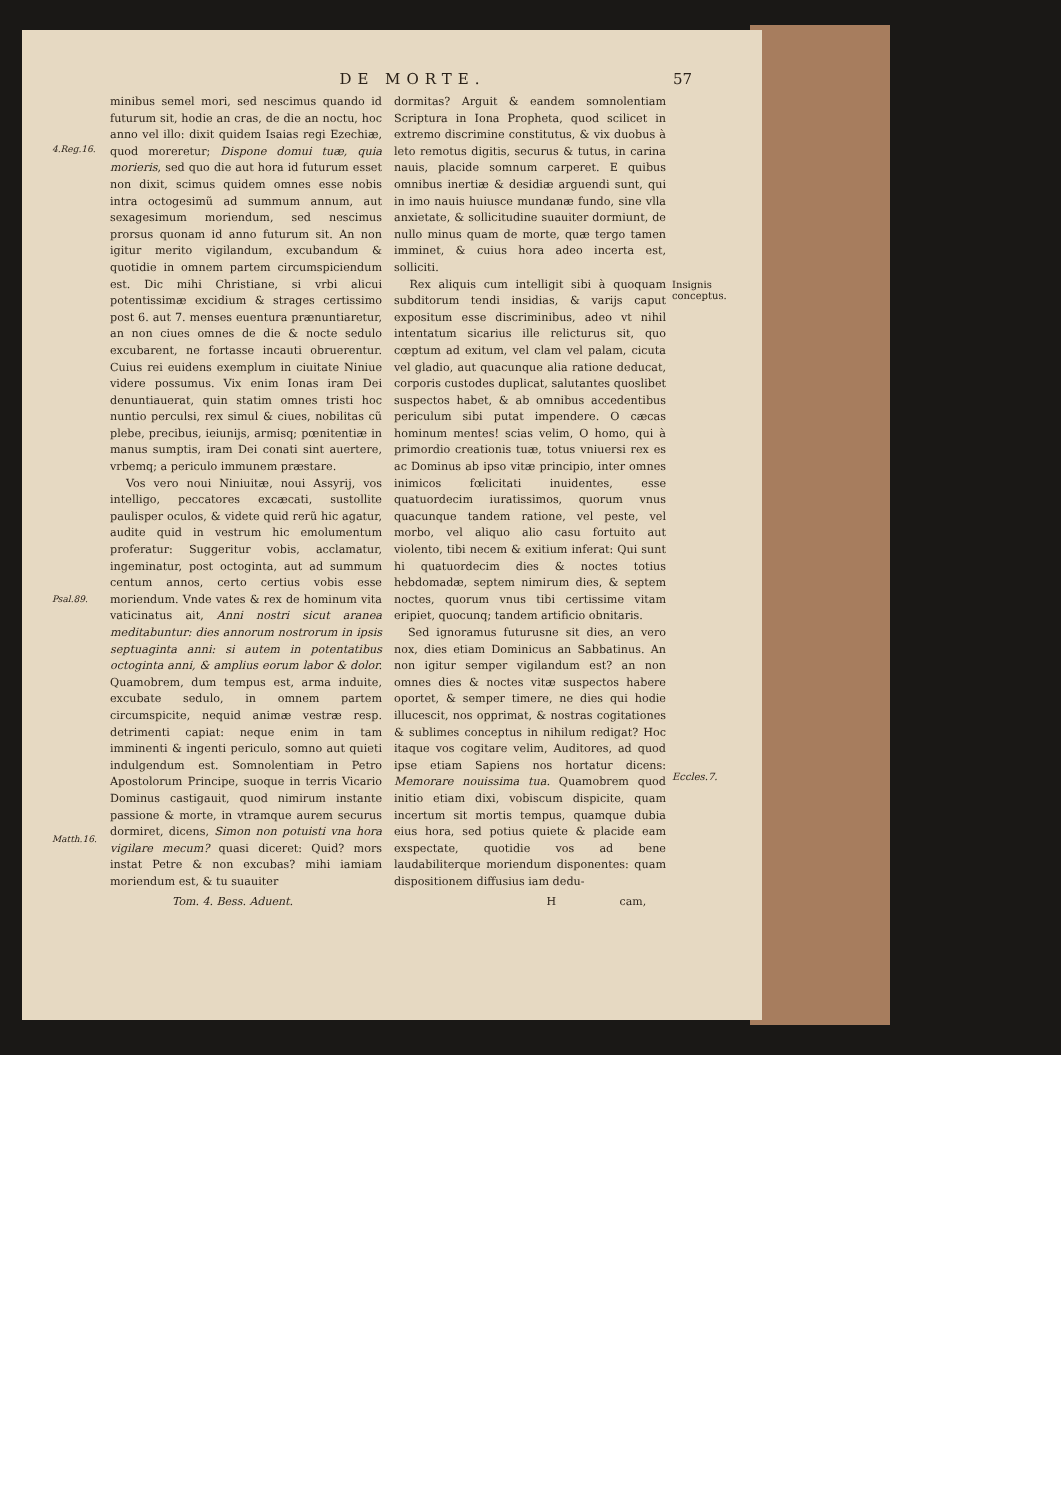DE MORTE. 57
4.Reg.16.
Psal.89.
Matth.16.
minibus semel mori, sed nescimus quando id futurum sit, hodie an cras, de die an noctu, hoc anno vel illo: dixit quidem Isaias regi Ezechiæ, quod moreretur; Dispone domui tuæ, quia morieris, sed quo die aut hora id futurum esset non dixit, scimus quidem omnes esse nobis intra octogesimũ ad summum annum, aut sexagesimum moriendum, sed nescimus prorsus quonam id anno futurum sit. An non igitur merito vigilandum, excubandum & quotidie in omnem partem circumspiciendum est. Dic mihi Christiane, si vrbi alicui potentissimæ excidium & strages certissimo post 6. aut 7. menses euentura prænuntiaretur, an non ciues omnes de die & nocte sedulo excubarent, ne fortasse incauti obruerentur. Cuius rei euidens exemplum in ciuitate Niniue videre possumus. Vix enim Ionas iram Dei denuntiauerat, quin statim omnes tristi hoc nuntio perculsi, rex simul & ciues, nobilitas cũ plebe, precibus, ieiunijs, armisq; pœnitentiæ in manus sumptis, iram Dei conati sint auertere, vrbemq; a periculo immunem præstare.
Vos vero noui Niniuitæ, noui Assyrij, vos intelligo, peccatores excæcati, sustollite paulisper oculos, & videte quid rerũ hic agatur, audite quid in vestrum hic emolumentum proferatur: Suggeritur vobis, acclamatur, ingeminatur, post octoginta, aut ad summum centum annos, certo certius vobis esse moriendum. Vnde vates & rex de hominum vita vaticinatus ait, Anni nostri sicut aranea meditabuntur: dies annorum nostrorum in ipsis septuaginta anni: si autem in potentatibus octoginta anni, & amplius eorum labor & dolor. Quamobrem, dum tempus est, arma induite, excubate sedulo, in omnem partem circumspicite, nequid animæ vestræ resp. detrimenti capiat: neque enim in tam imminenti & ingenti periculo, somno aut quieti indulgendum est. Somnolentiam in Petro Apostolorum Principe, suoque in terris Vicario Dominus castigauit, quod nimirum instante passione & morte, in vtramque aurem securus dormiret, dicens, Simon non potuisti vna hora vigilare mecum? quasi diceret: Quid? mors instat Petre & non excubas? mihi iamiam moriendum est, & tu suauiter
dormitas? Arguit & eandem somnolentiam Scriptura in Iona Propheta, quod scilicet in extremo discrimine constitutus, & vix duobus à leto remotus digitis, securus & tutus, in carina nauis, placide somnum carperet. E quibus omnibus inertiæ & desidiæ arguendi sunt, qui in imo nauis huiusce mundanæ fundo, sine vlla anxietate, & sollicitudine suauiter dormiunt, de nullo minus quam de morte, quæ tergo tamen imminet, & cuius hora adeo incerta est, solliciti.
Rex aliquis cum intelligit sibi à quoquam subditorum tendi insidias, & varijs caput expositum esse discriminibus, adeo vt nihil intentatum sicarius ille relicturus sit, quo cœptum ad exitum, vel clam vel palam, cicuta vel gladio, aut quacunque alia ratione deducat, corporis custodes duplicat, salutantes quoslibet suspectos habet, & ab omnibus accedentibus periculum sibi putat impendere. O cæcas hominum mentes! scias velim, O homo, qui à primordio creationis tuæ, totus vniuersi rex es ac Dominus ab ipso vitæ principio, inter omnes inimicos fœlicitati inuidentes, esse quatuordecim iuratissimos, quorum vnus quacunque tandem ratione, vel peste, vel morbo, vel aliquo alio casu fortuito aut violento, tibi necem & exitium inferat: Qui sunt hi quatuordecim dies & noctes totius hebdomadæ, septem nimirum dies, & septem noctes, quorum vnus tibi certissime vitam eripiet, quocunq; tandem artificio obnitaris.
Sed ignoramus futurusne sit dies, an vero nox, dies etiam Dominicus an Sabbatinus. An non igitur semper vigilandum est? an non omnes dies & noctes vitæ suspectos habere oportet, & semper timere, ne dies qui hodie illucescit, nos opprimat, & nostras cogitationes & sublimes conceptus in nihilum redigat? Hoc itaque vos cogitare velim, Auditores, ad quod ipse etiam Sapiens nos hortatur dicens: Memorare nouissima tua. Quamobrem quod initio etiam dixi, vobiscum dispicite, quam incertum sit mortis tempus, quamque dubia eius hora, sed potius quiete & placide eam exspectate, quotidie vos ad bene laudabiliterque moriendum disponentes: quam dispositionem diffusius iam dedu-
Insignis conceptus.
Eccles.7.
Tom. 4. Bess. Aduent. H cam,